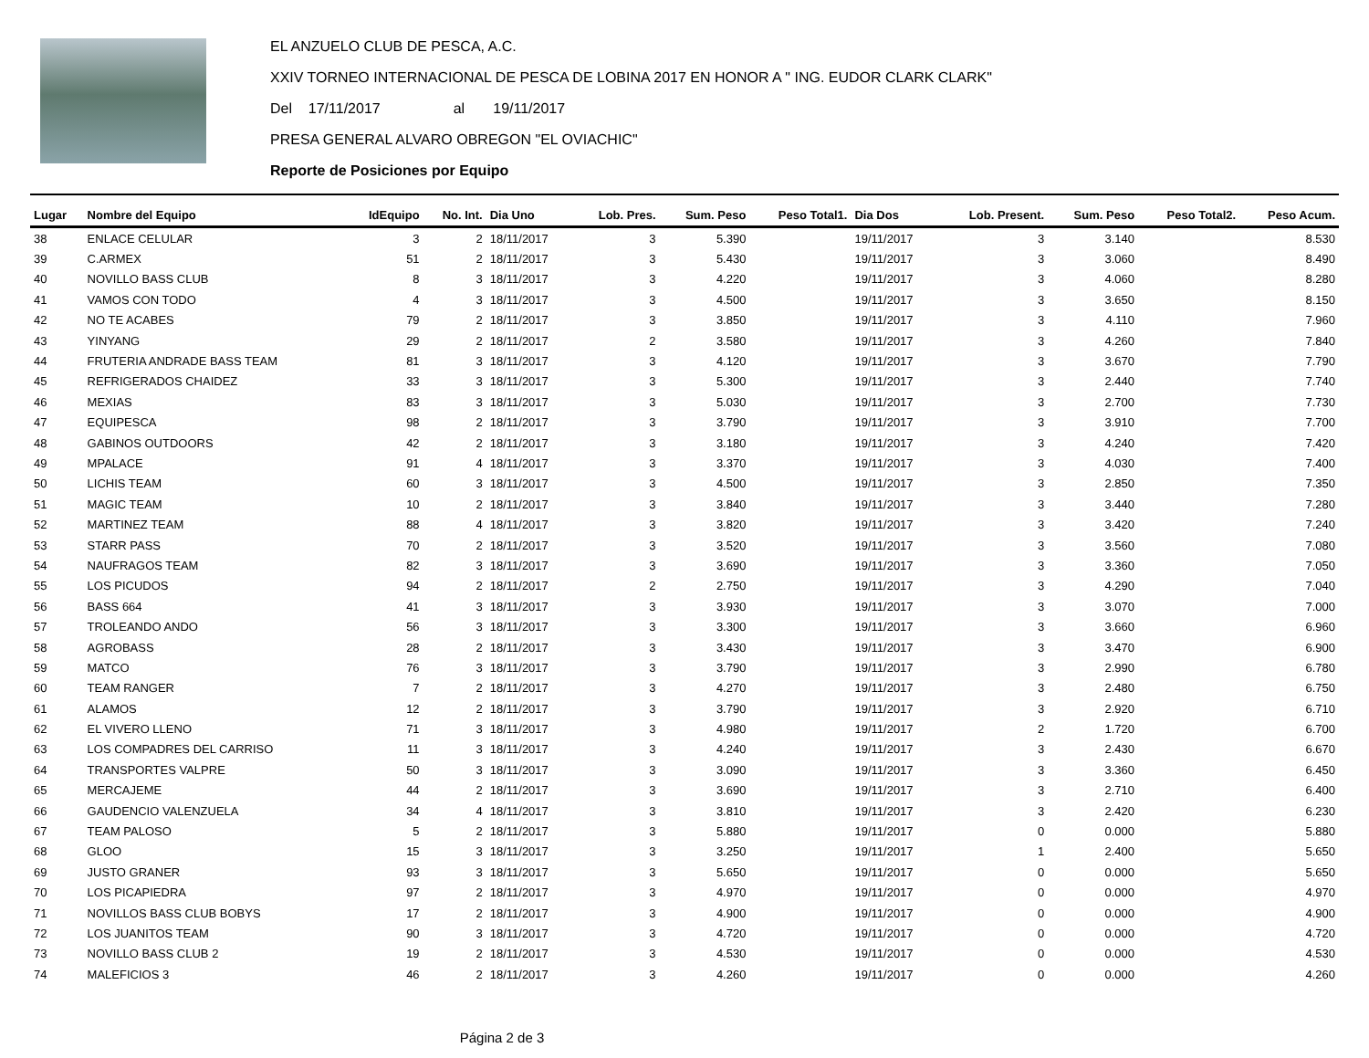EL ANZUELO CLUB DE PESCA, A.C.
XXIV TORNEO INTERNACIONAL DE PESCA DE LOBINA 2017 EN HONOR A " ING. EUDOR CLARK CLARK"
Del 17/11/2017 al 19/11/2017
PRESA GENERAL ALVARO OBREGON "EL OVIACHIC"
Reporte de Posiciones por Equipo
| Lugar | Nombre del Equipo | IdEquipo | No. Int. | Dia Uno | Lob. Pres. | Sum. Peso | Peso Total1. | Dia Dos | Lob. Present. | Sum. Peso | Peso Total2. | Peso Acum. |
| --- | --- | --- | --- | --- | --- | --- | --- | --- | --- | --- | --- | --- |
| 38 | ENLACE CELULAR | 3 | 2 | 18/11/2017 | 3 | 5.390 | | 19/11/2017 | 3 | 3.140 | | 8.530 |
| 39 | C.ARMEX | 51 | 2 | 18/11/2017 | 3 | 5.430 | | 19/11/2017 | 3 | 3.060 | | 8.490 |
| 40 | NOVILLO BASS CLUB | 8 | 3 | 18/11/2017 | 3 | 4.220 | | 19/11/2017 | 3 | 4.060 | | 8.280 |
| 41 | VAMOS CON TODO | 4 | 3 | 18/11/2017 | 3 | 4.500 | | 19/11/2017 | 3 | 3.650 | | 8.150 |
| 42 | NO TE ACABES | 79 | 2 | 18/11/2017 | 3 | 3.850 | | 19/11/2017 | 3 | 4.110 | | 7.960 |
| 43 | YINYANG | 29 | 2 | 18/11/2017 | 2 | 3.580 | | 19/11/2017 | 3 | 4.260 | | 7.840 |
| 44 | FRUTERIA ANDRADE BASS TEAM | 81 | 3 | 18/11/2017 | 3 | 4.120 | | 19/11/2017 | 3 | 3.670 | | 7.790 |
| 45 | REFRIGERADOS CHAIDEZ | 33 | 3 | 18/11/2017 | 3 | 5.300 | | 19/11/2017 | 3 | 2.440 | | 7.740 |
| 46 | MEXIAS | 83 | 3 | 18/11/2017 | 3 | 5.030 | | 19/11/2017 | 3 | 2.700 | | 7.730 |
| 47 | EQUIPESCA | 98 | 2 | 18/11/2017 | 3 | 3.790 | | 19/11/2017 | 3 | 3.910 | | 7.700 |
| 48 | GABINOS OUTDOORS | 42 | 2 | 18/11/2017 | 3 | 3.180 | | 19/11/2017 | 3 | 4.240 | | 7.420 |
| 49 | MPALACE | 91 | 4 | 18/11/2017 | 3 | 3.370 | | 19/11/2017 | 3 | 4.030 | | 7.400 |
| 50 | LICHIS TEAM | 60 | 3 | 18/11/2017 | 3 | 4.500 | | 19/11/2017 | 3 | 2.850 | | 7.350 |
| 51 | MAGIC TEAM | 10 | 2 | 18/11/2017 | 3 | 3.840 | | 19/11/2017 | 3 | 3.440 | | 7.280 |
| 52 | MARTINEZ TEAM | 88 | 4 | 18/11/2017 | 3 | 3.820 | | 19/11/2017 | 3 | 3.420 | | 7.240 |
| 53 | STARR PASS | 70 | 2 | 18/11/2017 | 3 | 3.520 | | 19/11/2017 | 3 | 3.560 | | 7.080 |
| 54 | NAUFRAGOS TEAM | 82 | 3 | 18/11/2017 | 3 | 3.690 | | 19/11/2017 | 3 | 3.360 | | 7.050 |
| 55 | LOS PICUDOS | 94 | 2 | 18/11/2017 | 2 | 2.750 | | 19/11/2017 | 3 | 4.290 | | 7.040 |
| 56 | BASS 664 | 41 | 3 | 18/11/2017 | 3 | 3.930 | | 19/11/2017 | 3 | 3.070 | | 7.000 |
| 57 | TROLEANDO ANDO | 56 | 3 | 18/11/2017 | 3 | 3.300 | | 19/11/2017 | 3 | 3.660 | | 6.960 |
| 58 | AGROBASS | 28 | 2 | 18/11/2017 | 3 | 3.430 | | 19/11/2017 | 3 | 3.470 | | 6.900 |
| 59 | MATCO | 76 | 3 | 18/11/2017 | 3 | 3.790 | | 19/11/2017 | 3 | 2.990 | | 6.780 |
| 60 | TEAM RANGER | 7 | 2 | 18/11/2017 | 3 | 4.270 | | 19/11/2017 | 3 | 2.480 | | 6.750 |
| 61 | ALAMOS | 12 | 2 | 18/11/2017 | 3 | 3.790 | | 19/11/2017 | 3 | 2.920 | | 6.710 |
| 62 | EL VIVERO LLENO | 71 | 3 | 18/11/2017 | 3 | 4.980 | | 19/11/2017 | 2 | 1.720 | | 6.700 |
| 63 | LOS COMPADRES DEL CARRISO | 11 | 3 | 18/11/2017 | 3 | 4.240 | | 19/11/2017 | 3 | 2.430 | | 6.670 |
| 64 | TRANSPORTES VALPRE | 50 | 3 | 18/11/2017 | 3 | 3.090 | | 19/11/2017 | 3 | 3.360 | | 6.450 |
| 65 | MERCAJEME | 44 | 2 | 18/11/2017 | 3 | 3.690 | | 19/11/2017 | 3 | 2.710 | | 6.400 |
| 66 | GAUDENCIO VALENZUELA | 34 | 4 | 18/11/2017 | 3 | 3.810 | | 19/11/2017 | 3 | 2.420 | | 6.230 |
| 67 | TEAM PALOSO | 5 | 2 | 18/11/2017 | 3 | 5.880 | | 19/11/2017 | 0 | 0.000 | | 5.880 |
| 68 | GLOO | 15 | 3 | 18/11/2017 | 3 | 3.250 | | 19/11/2017 | 1 | 2.400 | | 5.650 |
| 69 | JUSTO GRANER | 93 | 3 | 18/11/2017 | 3 | 5.650 | | 19/11/2017 | 0 | 0.000 | | 5.650 |
| 70 | LOS PICAPIEDRA | 97 | 2 | 18/11/2017 | 3 | 4.970 | | 19/11/2017 | 0 | 0.000 | | 4.970 |
| 71 | NOVILLOS BASS CLUB BOBYS | 17 | 2 | 18/11/2017 | 3 | 4.900 | | 19/11/2017 | 0 | 0.000 | | 4.900 |
| 72 | LOS JUANITOS TEAM | 90 | 3 | 18/11/2017 | 3 | 4.720 | | 19/11/2017 | 0 | 0.000 | | 4.720 |
| 73 | NOVILLO BASS CLUB 2 | 19 | 2 | 18/11/2017 | 3 | 4.530 | | 19/11/2017 | 0 | 0.000 | | 4.530 |
| 74 | MALEFICIOS 3 | 46 | 2 | 18/11/2017 | 3 | 4.260 | | 19/11/2017 | 0 | 0.000 | | 4.260 |
Página 2 de 3